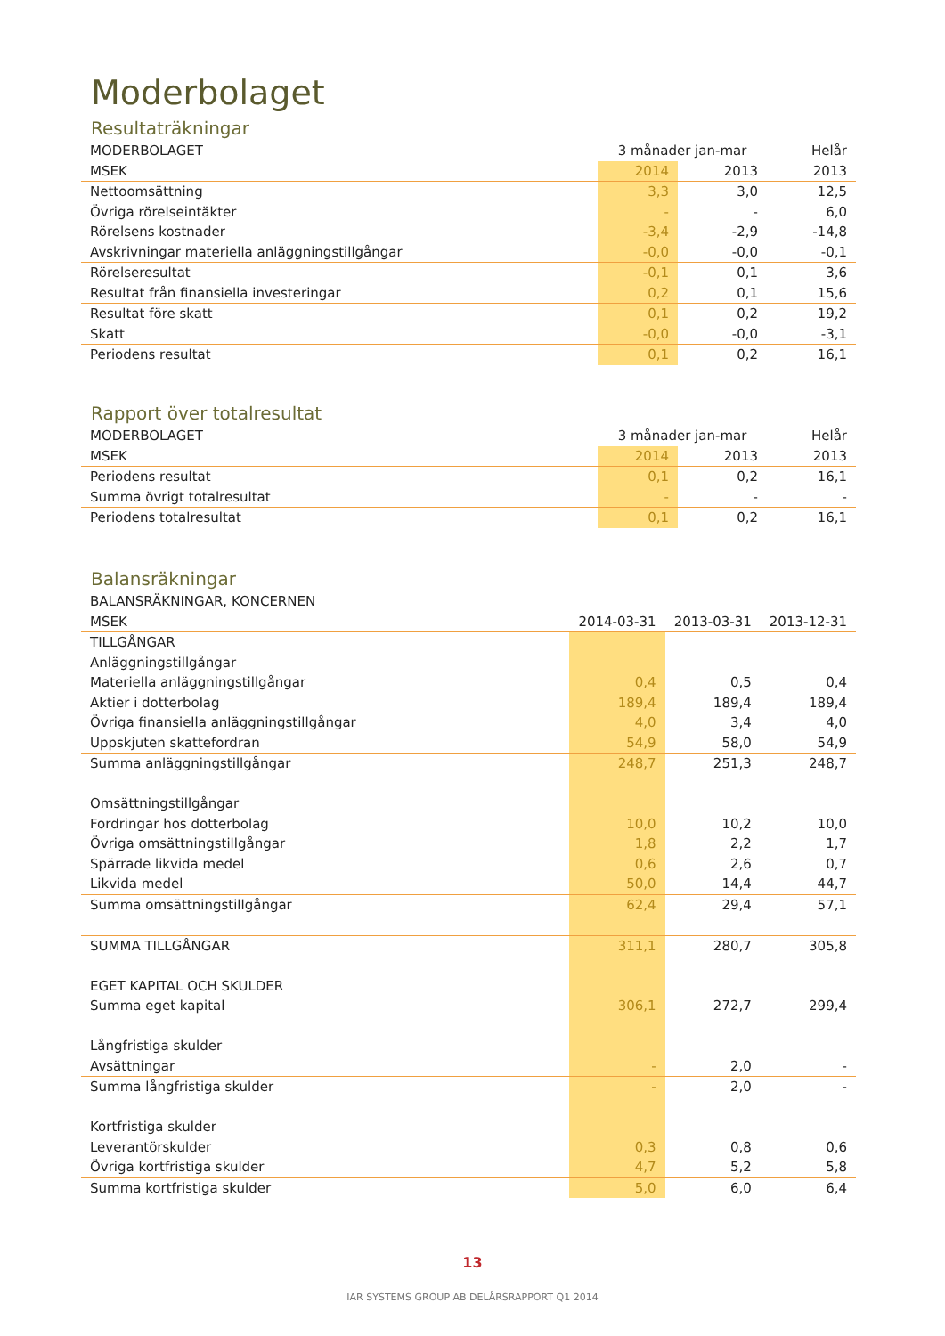Moderbolaget
Resultaträkningar
| MODERBOLAGET | 3 månader jan-mar | | Helår |
| --- | --- | --- | --- |
| MSEK | 2014 | 2013 | 2013 |
| Nettoomsättning | 3,3 | 3,0 | 12,5 |
| Övriga rörelseintäkter | - | - | 6,0 |
| Rörelsens kostnader | -3,4 | -2,9 | -14,8 |
| Avskrivningar materiella anläggningstillgångar | -0,0 | -0,0 | -0,1 |
| Rörelseresultat | -0,1 | 0,1 | 3,6 |
| Resultat från finansiella investeringar | 0,2 | 0,1 | 15,6 |
| Resultat före skatt | 0,1 | 0,2 | 19,2 |
| Skatt | -0,0 | -0,0 | -3,1 |
| Periodens resultat | 0,1 | 0,2 | 16,1 |
Rapport över totalresultat
| MODERBOLAGET | 3 månader jan-mar | | Helår |
| --- | --- | --- | --- |
| MSEK | 2014 | 2013 | 2013 |
| Periodens resultat | 0,1 | 0,2 | 16,1 |
| Summa övrigt totalresultat | - | - | - |
| Periodens totalresultat | 0,1 | 0,2 | 16,1 |
Balansräkningar
| BALANSRÄKNINGAR, KONCERNEN | | | |
| --- | --- | --- | --- |
| MSEK | 2014-03-31 | 2013-03-31 | 2013-12-31 |
| TILLGÅNGAR | | | |
| Anläggningstillgångar | | | |
| Materiella anläggningstillgångar | 0,4 | 0,5 | 0,4 |
| Aktier i dotterbolag | 189,4 | 189,4 | 189,4 |
| Övriga finansiella anläggningstillgångar | 4,0 | 3,4 | 4,0 |
| Uppskjuten skattefordran | 54,9 | 58,0 | 54,9 |
| Summa anläggningstillgångar | 248,7 | 251,3 | 248,7 |
| Omsättningstillgångar | | | |
| Fordringar hos dotterbolag | 10,0 | 10,2 | 10,0 |
| Övriga omsättningstillgångar | 1,8 | 2,2 | 1,7 |
| Spärrade likvida medel | 0,6 | 2,6 | 0,7 |
| Likvida medel | 50,0 | 14,4 | 44,7 |
| Summa omsättningstillgångar | 62,4 | 29,4 | 57,1 |
| SUMMA TILLGÅNGAR | 311,1 | 280,7 | 305,8 |
| EGET KAPITAL OCH SKULDER | | | |
| Summa eget kapital | 306,1 | 272,7 | 299,4 |
| Långfristiga skulder | | | |
| Avsättningar | - | 2,0 | - |
| Summa långfristiga skulder | - | 2,0 | - |
| Kortfristiga skulder | | | |
| Leverantörskulder | 0,3 | 0,8 | 0,6 |
| Övriga kortfristiga skulder | 4,7 | 5,2 | 5,8 |
| Summa kortfristiga skulder | 5,0 | 6,0 | 6,4 |
13
IAR SYSTEMS GROUP AB DELÅRSRAPPORT Q1 2014